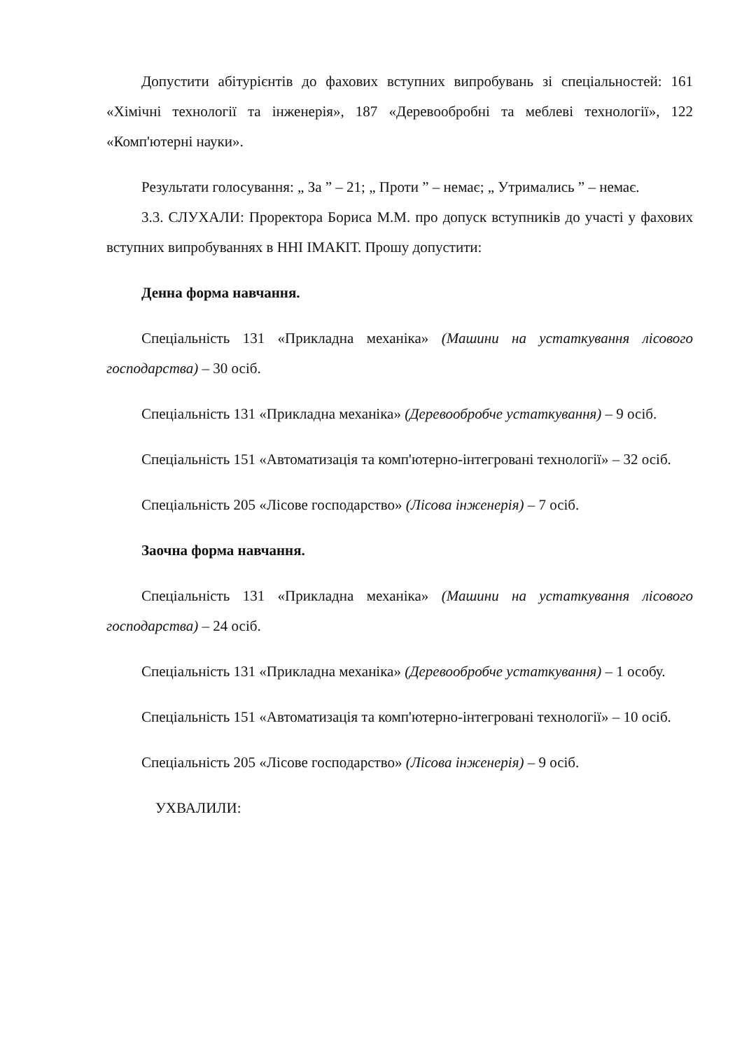Допустити абітурієнтів до фахових вступних випробувань зі спеціальностей: 161 «Хімічні технології та інженерія», 187 «Деревообробні та меблеві технології», 122 «Комп'ютерні науки».
Результати голосування: „ За ” – 21; „ Проти ” – немає; „ Утримались ” – немає.
3.3. СЛУХАЛИ: Проректора Бориса М.М. про допуск вступників до участі у фахових вступних випробуваннях в ННІ ІМАКІТ. Прошу допустити:
Денна форма навчання.
Спеціальність 131 «Прикладна механіка» (Машини на устаткування лісового господарства) – 30 осіб.
Спеціальність 131 «Прикладна механіка» (Деревообробче устаткування) – 9 осіб.
Спеціальність 151 «Автоматизація та комп'ютерно-інтегровані технології» – 32 осіб.
Спеціальність 205 «Лісове господарство» (Лісова інженерія) – 7 осіб.
Заочна форма навчання.
Спеціальність 131 «Прикладна механіка» (Машини на устаткування лісового господарства) – 24 осіб.
Спеціальність 131 «Прикладна механіка» (Деревообробче устаткування) – 1 особу.
Спеціальність 151 «Автоматизація та комп'ютерно-інтегровані технології» – 10 осіб.
Спеціальність 205 «Лісове господарство» (Лісова інженерія) – 9 осіб.
УХВАЛИЛИ: